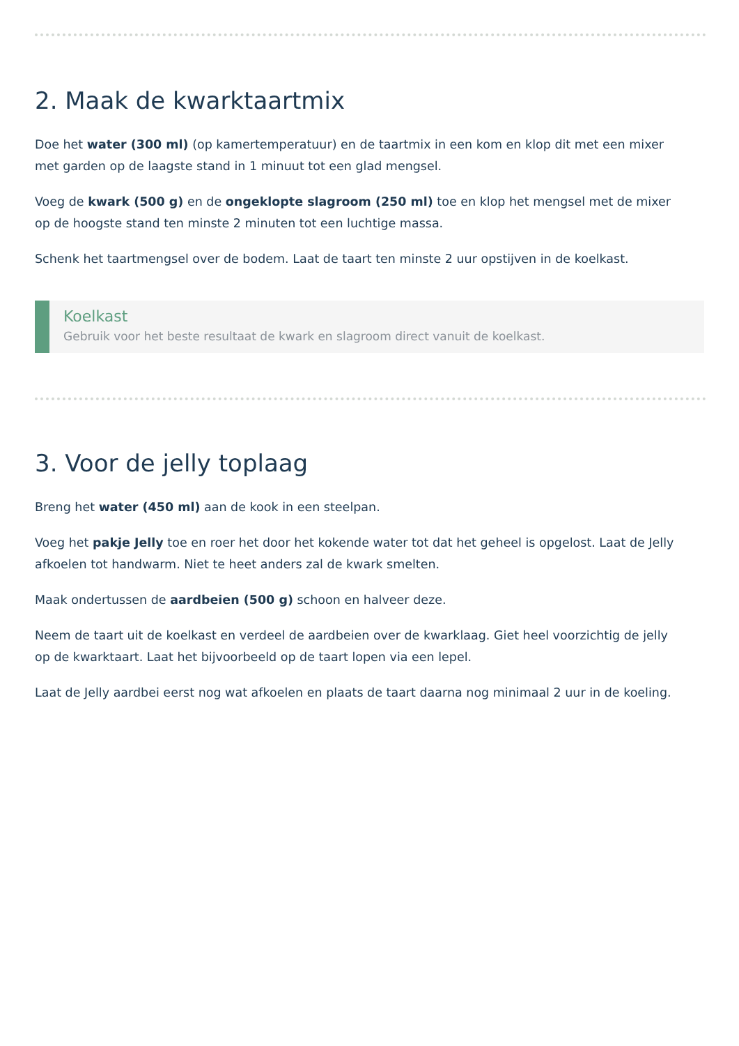2. Maak de kwarktaartmix
Doe het water (300 ml) (op kamertemperatuur) en de taartmix in een kom en klop dit met een mixer met garden op de laagste stand in 1 minuut tot een glad mengsel.
Voeg de kwark (500 g) en de ongeklopte slagroom (250 ml) toe en klop het mengsel met de mixer op de hoogste stand ten minste 2 minuten tot een luchtige massa.
Schenk het taartmengsel over de bodem. Laat de taart ten minste 2 uur opstijven in de koelkast.
Koelkast
Gebruik voor het beste resultaat de kwark en slagroom direct vanuit de koelkast.
3. Voor de jelly toplaag
Breng het water (450 ml) aan de kook in een steelpan.
Voeg het pakje Jelly toe en roer het door het kokende water tot dat het geheel is opgelost. Laat de Jelly afkoelen tot handwarm. Niet te heet anders zal de kwark smelten.
Maak ondertussen de aardbeien (500 g) schoon en halveer deze.
Neem de taart uit de koelkast en verdeel de aardbeien over de kwarklaag. Giet heel voorzichtig de jelly op de kwarktaart. Laat het bijvoorbeeld op de taart lopen via een lepel.
Laat de Jelly aardbei eerst nog wat afkoelen en plaats de taart daarna nog minimaal 2 uur in de koeling.